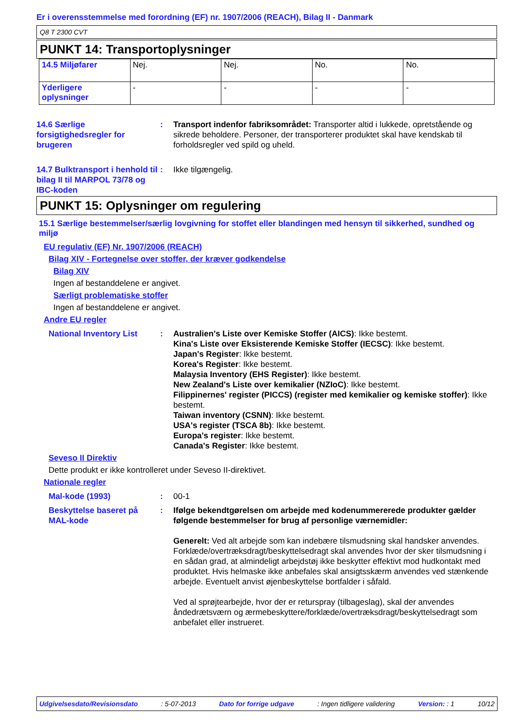Er i overensstemmelse med forordning (EF) nr. 1907/2006 (REACH), Bilag II - Danmark
Q8 T 2300 CVT
PUNKT 14: Transportoplysninger
| 14.5 Miljøfarer | Nej. | Nej. | No. | No. |
| Yderligere oplysninger | - | - | - | - |
14.6 Særlige forsigtighedsregler for brugeren
: Transport indenfor fabriksområdet: Transporter altid i lukkede, opretstående og sikrede beholdere. Personer, der transporterer produktet skal have kendskab til forholdsregler ved spild og uheld.
14.7 Bulktransport i henhold til bilag II til MARPOL 73/78 og IBC-koden
: Ikke tilgængelig.
PUNKT 15: Oplysninger om regulering
15.1 Særlige bestemmelser/særlig lovgivning for stoffet eller blandingen med hensyn til sikkerhed, sundhed og miljø
EU regulativ (EF) Nr. 1907/2006 (REACH)
Bilag XIV - Fortegnelse over stoffer, der kræver godkendelse
Bilag XIV
Ingen af bestanddelene er angivet.
Særligt problematiske stoffer
Ingen af bestanddelene er angivet.
Andre EU regler
National Inventory List
: Australien's Liste over Kemiske Stoffer (AICS): Ikke bestemt.
Kina's Liste over Eksisterende Kemiske Stoffer (IECSC): Ikke bestemt.
Japan's Register: Ikke bestemt.
Korea's Register: Ikke bestemt.
Malaysia Inventory (EHS Register): Ikke bestemt.
New Zealand's Liste over kemikalier (NZIoC): Ikke bestemt.
Filippinernes' register (PICCS) (register med kemikalier og kemiske stoffer): Ikke bestemt.
Taiwan inventory (CSNN): Ikke bestemt.
USA's register (TSCA 8b): Ikke bestemt.
Europa's register: Ikke bestemt.
Canada's Register: Ikke bestemt.
Seveso II Direktiv
Dette produkt er ikke kontrolleret under Seveso II-direktivet.
Nationale regler
Mal-kode (1993) : 00-1
Beskyttelse baseret på MAL-kode
: Ifølge bekendtgørelsen om arbejde med kodenummererede produkter gælder følgende bestemmelser for brug af personlige værnemidler:
Generelt: Ved alt arbejde som kan indebære tilsmudsning skal handsker anvendes. Forklæde/overtræksdragt/beskyttelsedragt skal anvendes hvor der sker tilsmudsning i en sådan grad, at almindeligt arbejdstøj ikke beskytter effektivt mod hudkontakt med produktet. Hvis helmaske ikke anbefales skal ansigtsskærm anvendes ved stænkende arbejde. Eventuelt anvist øjenbeskyttelse bortfalder i såfald.
Ved al sprøjtearbejde, hvor der er returspray (tilbageslag), skal der anvendes åndedrætsværn og ærmebeskyttere/forklæde/overtræksdragt/beskyttelsedragt som anbefalet eller instrueret.
Udgivelsesdato/Revisionsdato: 5-07-2013 Dato for forrige udgave: Ingen tidligere validering Version: : 1 10/12